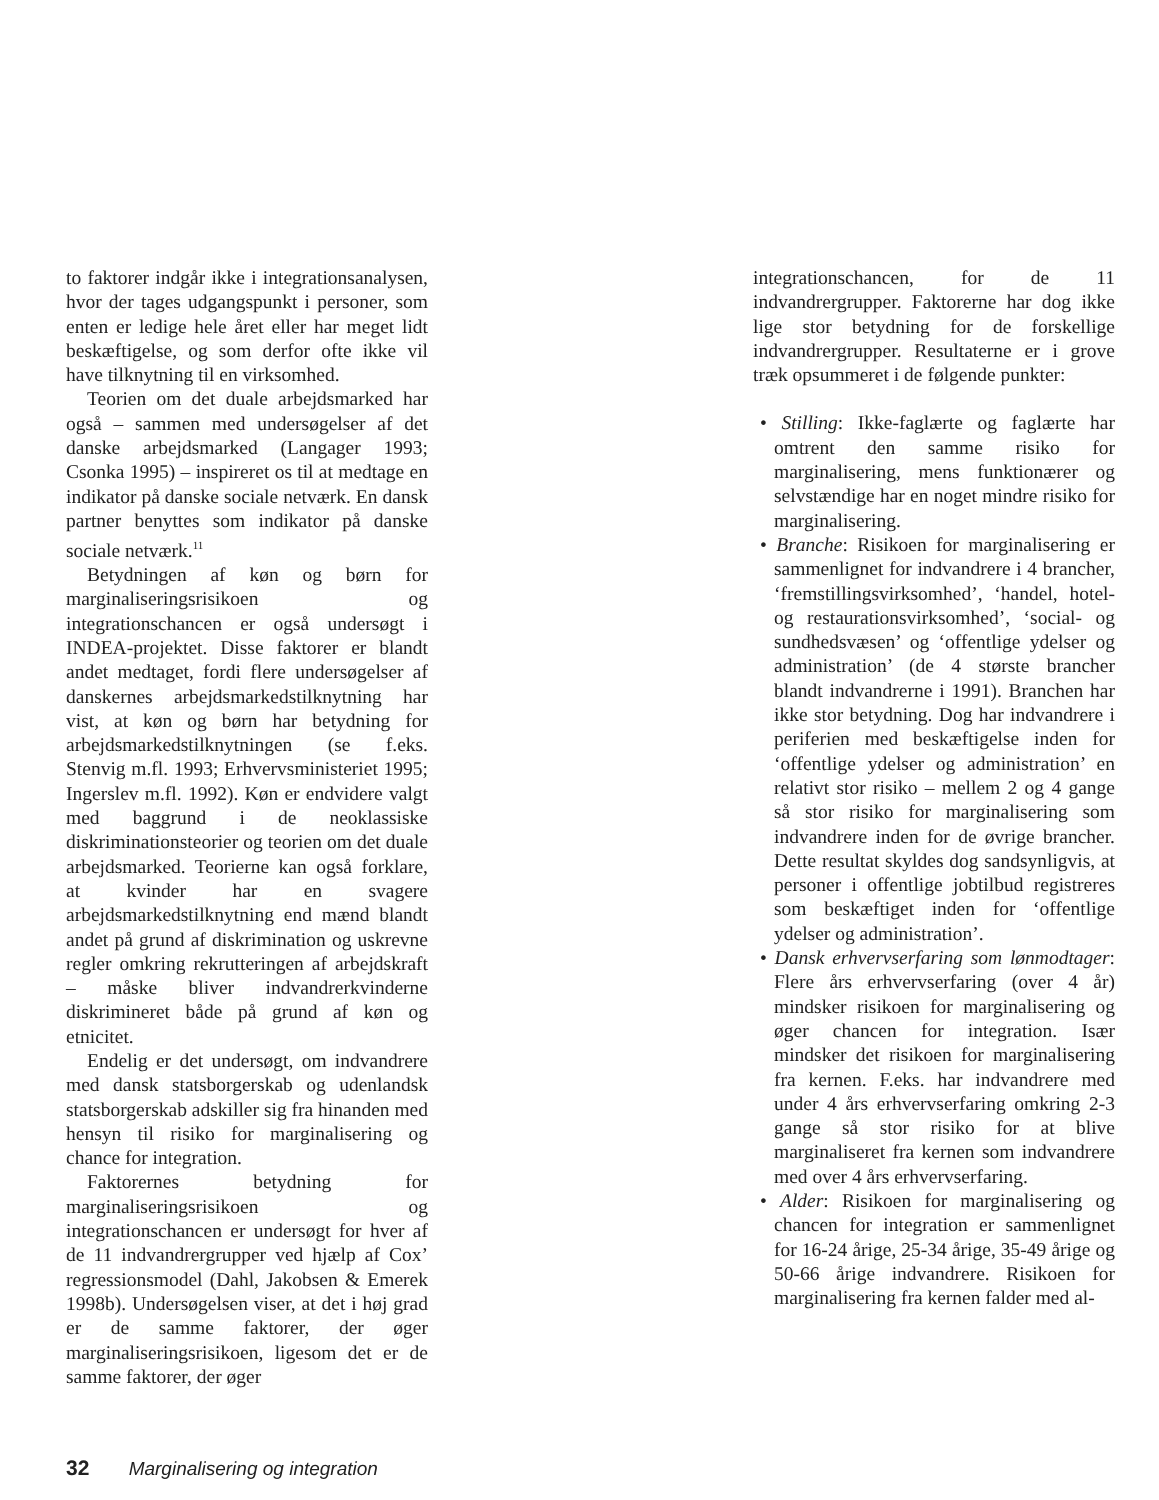to faktorer indgår ikke i integrationsanalysen, hvor der tages udgangspunkt i personer, som enten er ledige hele året eller har meget lidt beskæftigelse, og som derfor ofte ikke vil have tilknytning til en virksomhed.
Teorien om det duale arbejdsmarked har også – sammen med undersøgelser af det danske arbejdsmarked (Langager 1993; Csonka 1995) – inspireret os til at medtage en indikator på danske sociale netværk. En dansk partner benyttes som indikator på danske sociale netværk.<sup>11</sup>
Betydningen af køn og børn for marginaliseringsrisikoen og integrationschancen er også undersøgt i INDEA-projektet. Disse faktorer er blandt andet medtaget, fordi flere undersøgelser af danskernes arbejdsmarkedstilknytning har vist, at køn og børn har betydning for arbejdsmarkedstilknytningen (se f.eks. Stenvig m.fl. 1993; Erhvervsministeriet 1995; Ingerslev m.fl. 1992). Køn er endvidere valgt med baggrund i de neoklassiske diskriminationsteorier og teorien om det duale arbejdsmarked. Teorierne kan også forklare, at kvinder har en svagere arbejdsmarkedstilknytning end mænd blandt andet på grund af diskrimination og uskrevne regler omkring rekrutteringen af arbejdskraft – måske bliver indvandrerkvinderne diskrimineret både på grund af køn og etnicitet.
Endelig er det undersøgt, om indvandrere med dansk statsborgerskab og udenlandsk statsborgerskab adskiller sig fra hinanden med hensyn til risiko for marginalisering og chance for integration.
Faktorernes betydning for marginaliseringsrisikoen og integrationschancen er undersøgt for hver af de 11 indvandrergrupper ved hjælp af Cox’ regressionsmodel (Dahl, Jakobsen & Emerek 1998b). Undersøgelsen viser, at det i høj grad er de samme faktorer, der øger marginaliseringsrisikoen, ligesom det er de samme faktorer, der øger
integrationschancen, for de 11 indvandrergrupper. Faktorerne har dog ikke lige stor betydning for de forskellige indvandrergrupper. Resultaterne er i grove træk opsummeret i de følgende punkter:
• Stilling: Ikke-faglærte og faglærte har omtrent den samme risiko for marginalisering, mens funktionærer og selvstændige har en noget mindre risiko for marginalisering.
• Branche: Risikoen for marginalisering er sammenlignet for indvandrere i 4 brancher, ‘fremstillingsvirksomhed’, ‘handel, hotel- og restaurationsvirksomhed’, ‘social- og sundhedsvæsen’ og ‘offentlige ydelser og administration’ (de 4 største brancher blandt indvandrerne i 1991). Branchen har ikke stor betydning. Dog har indvandrere i periferien med beskæftigelse inden for ‘offentlige ydelser og administration’ en relativt stor risiko – mellem 2 og 4 gange så stor risiko for marginalisering som indvandrere inden for de øvrige brancher. Dette resultat skyldes dog sandsynligvis, at personer i offentlige jobtilbud registreres som beskæftiget inden for ‘offentlige ydelser og administration’.
• Dansk erhvervserfaring som lønmodtager: Flere års erhvervserfaring (over 4 år) mindsker risikoen for marginalisering og øger chancen for integration. Især mindsker det risikoen for marginalisering fra kernen. F.eks. har indvandrere med under 4 års erhvervserfaring omkring 2-3 gange så stor risiko for at blive marginaliseret fra kernen som indvandrere med over 4 års erhvervserfaring.
• Alder: Risikoen for marginalisering og chancen for integration er sammenlignet for 16-24 årige, 25-34 årige, 35-49 årige og 50-66 årige indvandrere. Risikoen for marginalisering fra kernen falder med al-
32 Marginalisering og integration